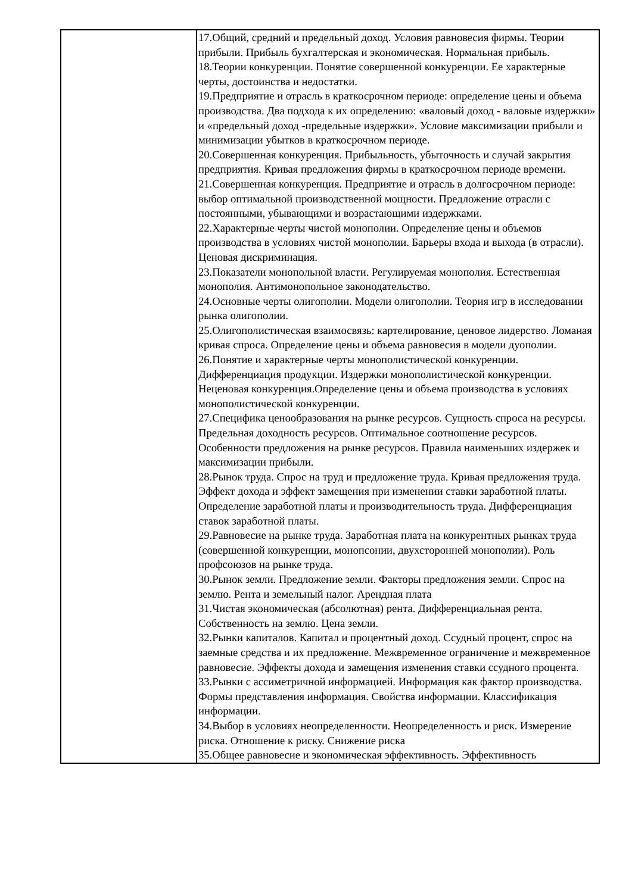| | 17.Общий, средний и предельный доход. Условия равновесия фирмы. Теории прибыли. Прибыль бухгалтерская и экономическая. Нормальная прибыль. 18.Теории конкуренции. Понятие совершенной конкуренции. Ее характерные черты, достоинства и недостатки. 19.Предприятие и отрасль в краткосрочном периоде: определение цены и объема производства. Два подхода к их определению: «валовый доход - валовые издержки» и «предельный доход -предельные издержки». Условие максимизации прибыли и минимизации убытков в краткосрочном периоде. 20.Совершенная конкуренция. Прибыльность, убыточность и случай закрытия предприятия. Кривая предложения фирмы в краткосрочном периоде времени. 21.Совершенная конкуренция. Предприятие и отрасль в долгосрочном периоде: выбор оптимальной производственной мощности. Предложение отрасли с постоянными, убывающими и возрастающими издержками. 22.Характерные черты чистой монополии. Определение цены и объемов производства в условиях чистой монополии. Барьеры входа и выхода (в отрасли). Ценовая дискриминация. 23.Показатели монопольной власти. Регулируемая монополия. Естественная монополия. Антимонопольное законодательство. 24.Основные черты олигополии. Модели олигополии. Теория игр в исследовании рынка олигополии. 25.Олигополистическая взаимосвязь: картелирование, ценовое лидерство. Ломаная кривая спроса. Определение цены и объема равновесия в модели дуополии. 26.Понятие и характерные черты монополистической конкуренции. Дифференциация продукции. Издержки монополистической конкуренции. Неценовая конкуренция.Определение цены и объема производства в условиях монополистической конкуренции. 27.Специфика ценообразования на рынке ресурсов. Сущность спроса на ресурсы. Предельная доходность ресурсов. Оптимальное соотношение ресурсов. Особенности предложения на рынке ресурсов. Правила наименьших издержек и максимизации прибыли. 28.Рынок труда. Спрос на труд и предложение труда. Кривая предложения труда. Эффект дохода и эффект замещения при изменении ставки заработной платы. Определение заработной платы и производительность труда. Дифференциация ставок заработной платы. 29.Равновесие на рынке труда. Заработная плата на конкурентных рынках труда (совершенной конкуренции, монопсонии, двухсторонней монополии). Роль профсоюзов на рынке труда. 30.Рынок земли. Предложение земли. Факторы предложения земли. Спрос на землю. Рента и земельный налог. Арендная плата 31.Чистая экономическая (абсолютная) рента. Дифференциальная рента. Собственность на землю. Цена земли. 32.Рынки капиталов. Капитал и процентный доход. Ссудный процент, спрос на заемные средства и их предложение. Межвременное ограничение и межвременное равновесие. Эффекты дохода и замещения изменения ставки ссудного процента. 33.Рынки с ассиметричной информацией. Информация как фактор производства. Формы представления информация. Свойства информации. Классификация информации. 34.Выбор в условиях неопределенности. Неопределенность и риск. Измерение риска. Отношение к риску. Снижение риска 35.Общее равновесие и экономическая эффективность. Эффективность |